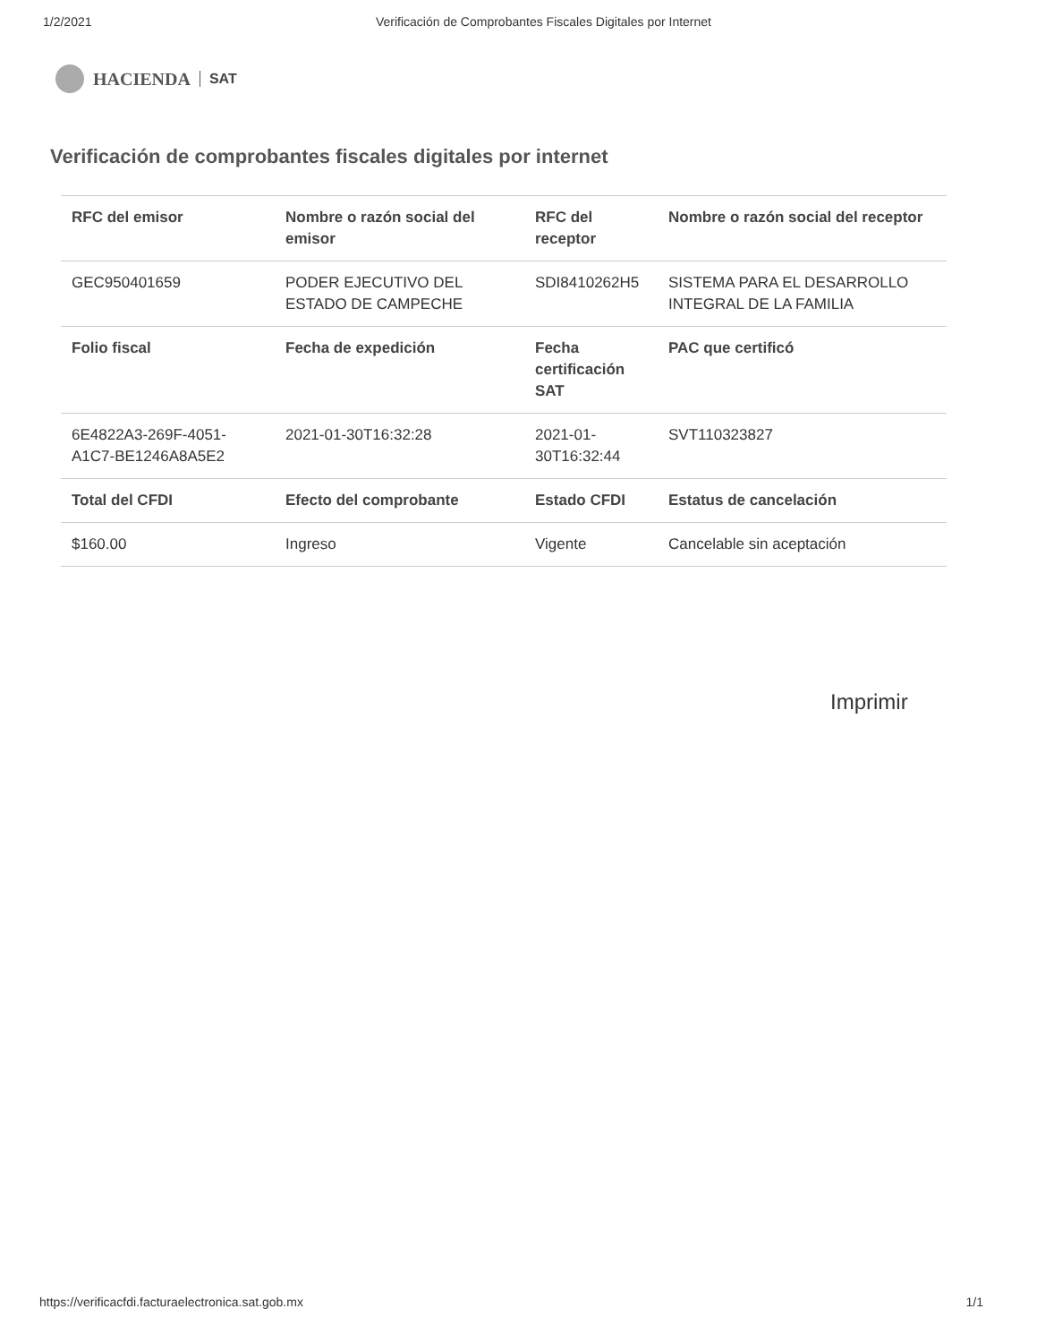1/2/2021 Verificación de Comprobantes Fiscales Digitales por Internet
HACIENDA SAT
Verificación de comprobantes fiscales digitales por internet
| RFC del emisor | Nombre o razón social del emisor | RFC del receptor | Nombre o razón social del receptor |
| --- | --- | --- | --- |
| GEC950401659 | PODER EJECUTIVO DEL ESTADO DE CAMPECHE | SDI8410262H5 | SISTEMA PARA EL DESARROLLO INTEGRAL DE LA FAMILIA |
| Folio fiscal | Fecha de expedición | Fecha certificación SAT | PAC que certificó |
| 6E4822A3-269F-4051-A1C7-BE1246A8A5E2 | 2021-01-30T16:32:28 | 2021-01-30T16:32:44 | SVT110323827 |
| Total del CFDI | Efecto del comprobante | Estado CFDI | Estatus de cancelación |
| $160.00 | Ingreso | Vigente | Cancelable sin aceptación |
Imprimir
https://verificacfdi.facturaelectronica.sat.gob.mx 1/1